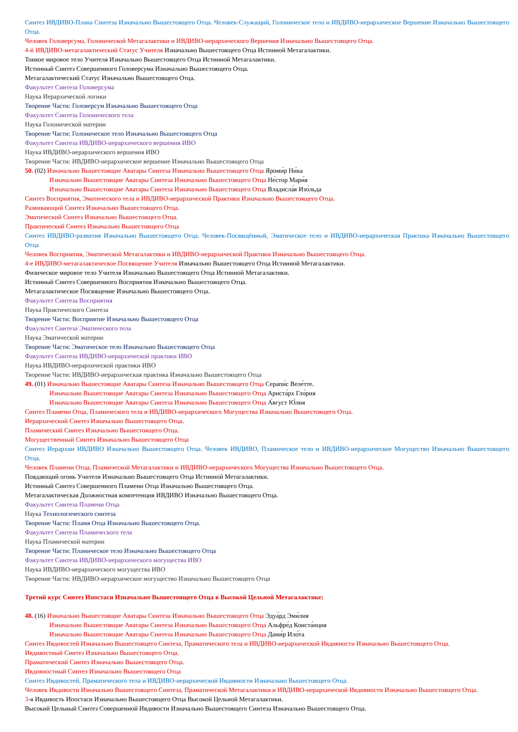Синтез ИВДИВО-Плана Синтеза Изначально Вышестоящего Отца. Человек-Служащий, Голоническое тело и ИВДИВО-иерархическое Вершение Изначально Вышестоящего Отца.
Человек Головерсума, Голонической Метагалактики и ИВДИВО-иерархического Вершения Изначально Вышестоящего Отца.
4-й ИВДИВО-метагалактический Статус Учителя Изначально Вышестоящего Отца Истинной Метагалактики.
Тонкое мировое тело Учителя Изначально Вышестоящего Отца Истинной Метагалактики.
Истинный Синтез Совершенного Головерсума Изначально Вышестоящего Отца.
Метагалактический Статус Изначально Вышестоящего Отца.
Факультет Синтеза Головерсума
Наука Иерархической логики
Творение Части: Головерсум Изначально Вышестоящего Отца
Факультет Синтеза Голонического тела
Наука Голонической материи
Творение Части: Голоническое тело Изначально Вышестоящего Отца
Факультет Синтеза ИВДИВО-иерархического вершения ИВО
Наука ИВДИВО-иерархического вершения ИВО
Творение Части: ИВДИВО-иерархическое вершение Изначально Вышестоящего Отца
50. (02) Изначально Вышестоящие Аватары Синтеза Изначально Вышестоящего Отца Яроми́р Ни́ка
Изначально Вышестоящие Аватары Синтеза Изначально Вышестоящего Отца Не́стор Мари́я
Изначально Вышестоящие Аватары Синтеза Изначально Вышестоящего Отца Владисла́в Изо́льда
Синтез Восприятия, Эматического тела и ИВДИВО-иерархической Практики Изначально Вышестоящего Отца.
Развивающий Синтез Изначально Вышестоящего Отца.
Эматический Синтез Изначально Вышестоящего Отца.
Практический Синтез Изначально Вышестоящего Отца
Синтез ИВДИВО-развития Изначально Вышестоящего Отца. Человек-Посвящённый, Эматическое тело и ИВДИВО-иерархическая Практика Изначально Вышестоящего Отца
Человек Восприятия, Эматической Метагалактики и ИВДИВО-иерархической Практики Изначально Вышестоящего Отца.
4-е ИВДИВО-метагалактическое Посвящение Учителя Изначально Вышестоящего Отца Истинной Метагалактики.
Физическое мировое тело Учителя Изначально Вышестоящего Отца Истинной Метагалактики.
Истинный Синтез Совершенного Восприятия Изначально Вышестоящего Отца.
Метагалактическое Посвящение Изначально Вышестоящего Отца.
Факультет Синтеза Восприятия
Наука Практического Синтеза
Творение Части: Восприятие Изначально Вышестоящего Отца
Факультет Синтеза Эматического тела
Наука Эматической материи
Творение Части: Эматическое тело Изначально Вышестоящего Отца
Факультет Синтеза ИВДИВО-иерархической практики ИВО
Наука ИВДИВО-иерархической практики ИВО
Творение Части: ИВДИВО-иерархическая практика Изначально Вышестоящего Отца
49. (01) Изначально Вышестоящие Аватары Синтеза Изначально Вышестоящего Отца Серапи́с Веле́тте.
Изначально Вышестоящие Аватары Синтеза Изначально Вышестоящего Отца Ариста́рх Гло́рия
Изначально Вышестоящие Аватары Синтеза Изначально Вышестоящего Отца А́вгуст Ю́лия
Синтез Пламени Отца, Пламического тела и ИВДИВО-иерархического Могущества Изначально Вышестоящего Отца.
Иерархический Синтез Изначально Вышестоящего Отца.
Пламический Синтез Изначально Вышестоящего Отца.
Могущественный Синтез Изначально Вышестоящего Отца
Синтез Иерархии ИВДИВО Изначально Вышестоящего Отца. Человек ИВДИВО, Пламическое тело и ИВДИВО-иерархическое Могущество Изначально Вышестоящего Отца.
Человек Пламени Отца, Пламической Метагалактики и ИВДИВО-иерархического Могущества Изначально Вышестоящего Отца.
Поядающий огонь Учителя Изначально Вышестоящего Отца Истинной Метагалактики.
Истинный Синтез Совершенного Пламени Отца Изначально Вышестоящего Отца.
Метагалактическая Должностная компетенция ИВДИВО Изначально Вышестоящего Отца.
Факультет Синтеза Пламени Отца
Наука Технологического синтеза
Творение Части: Пламя Отца Изначально Вышестоящего Отца.
Факультет Синтеза Пламического тела
Наука Пламической материи
Творение Части: Пламическое тело Изначально Вышестоящего Отца
Факультет Синтеза ИВДИВО-иерархического могущества ИВО
Наука ИВДИВО-иерархического могущества ИВО
Творение Части: ИВДИВО-иерархическое могущество Изначально Вышестоящего Отца
Третий курс Синтез Ипостаси Изначально Вышестоящего Отца в Высокой Цельной Метагалактике:
48. (16) Изначально Вышестоящие Аватары Синтеза Изначально Вышестоящего Отца Эдуа́рд Эми́лия
Изначально Вышестоящие Аватары Синтеза Изначально Вышестоящего Отца Альфре́д Конста́нция
Изначально Вышестоящие Аватары Синтеза Изначально Вышестоящего Отца Дами́р Ило́та
Синтез Ивдивостей Изначально Вышестоящего Синтеза, Праматического тела и ИВДИВО-иерархической Ивдивности Изначально Вышестоящего Отца.
Ивдивостный Синтез Изначально Вышестоящего Отца.
Праматический Синтез Изначально Вышестоящего Отца.
Ивдивностный Синтез Изначально Вышестоящего Отца
Синтез Ивдивостей, Праматического тела и ИВДИВО-иерархической Ивдивности Изначально Вышестоящего Отца.
Человек Ивдивости Изначально Вышестоящего Синтеза, Праматической Метагалактики и ИВДИВО-иерархической Ивдивности Изначально Вышестоящего Отца.
3-я Ивдивость Ипостаси Изначально Вышестоящего Отца Высокой Цельной Метагалактики.
Высокий Цельный Синтез Совершенной Ивдивости Изначально Вышестоящего Синтеза Изначально Вышестоящего Отца.